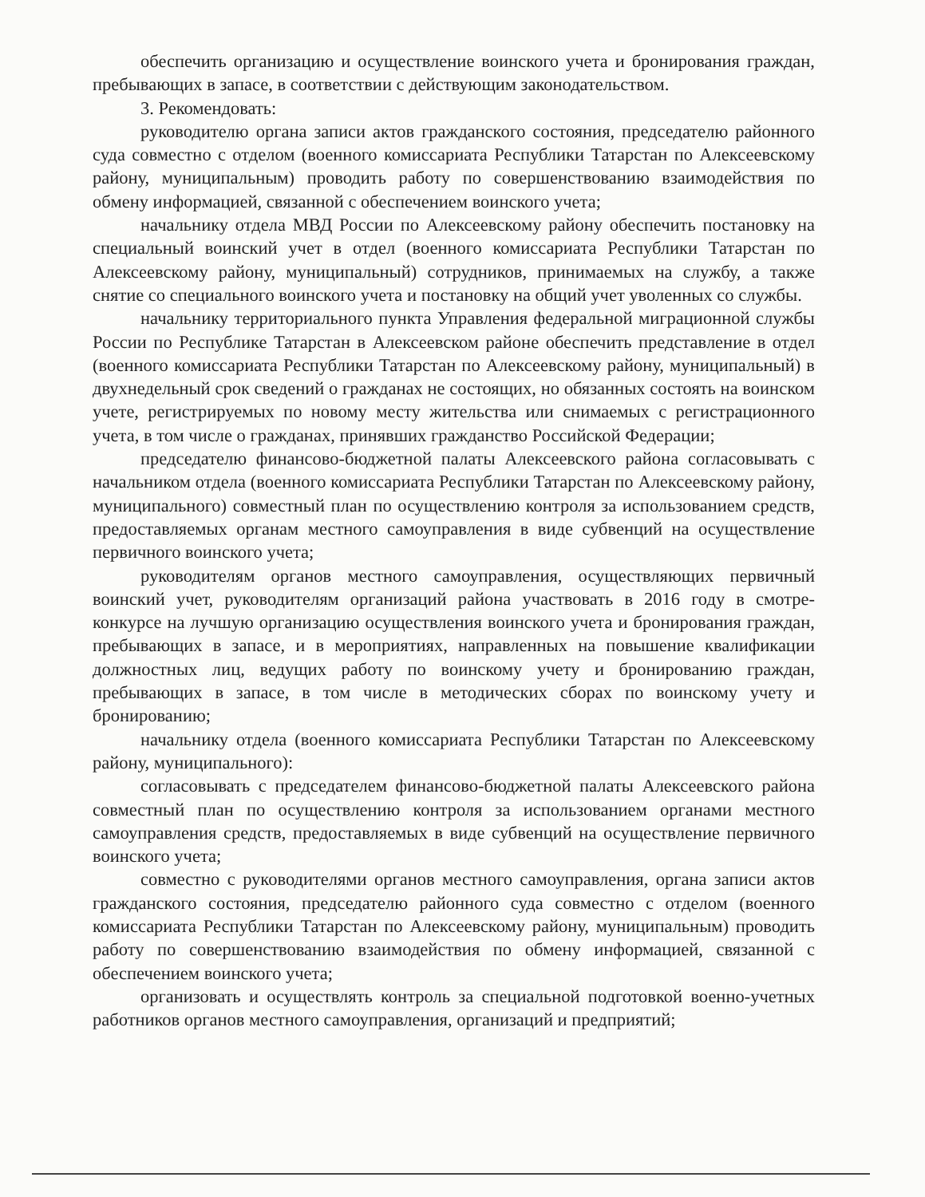обеспечить организацию и осуществление воинского учета и бронирования граждан, пребывающих в запасе, в соответствии с действующим законодательством.
3. Рекомендовать:
руководителю органа записи актов гражданского состояния, председателю районного суда совместно с отделом (военного комиссариата Республики Татарстан по Алексеевскому району, муниципальным) проводить работу по совершенствованию взаимодействия по обмену информацией, связанной с обеспечением воинского учета;
начальнику отдела МВД России по Алексеевскому району обеспечить постановку на специальный воинский учет в отдел (военного комиссариата Республики Татарстан по Алексеевскому району, муниципальный) сотрудников, принимаемых на службу, а также снятие со специального воинского учета и постановку на общий учет уволенных со службы.
начальнику территориального пункта Управления федеральной миграционной службы России по Республике Татарстан в Алексеевском районе обеспечить представление в отдел (военного комиссариата Республики Татарстан по Алексеевскому району, муниципальный) в двухнедельный срок сведений о гражданах не состоящих, но обязанных состоять на воинском учете, регистрируемых по новому месту жительства или снимаемых с регистрационного учета, в том числе о гражданах, принявших гражданство Российской Федерации;
председателю финансово-бюджетной палаты Алексеевского района согласовывать с начальником отдела (военного комиссариата Республики Татарстан по Алексеевскому району, муниципального) совместный план по осуществлению контроля за использованием средств, предоставляемых органам местного самоуправления в виде субвенций на осуществление первичного воинского учета;
руководителям органов местного самоуправления, осуществляющих первичный воинский учет, руководителям организаций района участвовать в 2016 году в смотре-конкурсе на лучшую организацию осуществления воинского учета и бронирования граждан, пребывающих в запасе, и в мероприятиях, направленных на повышение квалификации должностных лиц, ведущих работу по воинскому учету и бронированию граждан, пребывающих в запасе, в том числе в методических сборах по воинскому учету и бронированию;
начальнику отдела (военного комиссариата Республики Татарстан по Алексеевскому району, муниципального):
согласовывать с председателем финансово-бюджетной палаты Алексеевского района совместный план по осуществлению контроля за использованием органами местного самоуправления средств, предоставляемых в виде субвенций на осуществление первичного воинского учета;
совместно с руководителями органов местного самоуправления, органа записи актов гражданского состояния, председателю районного суда совместно с отделом (военного комиссариата Республики Татарстан по Алексеевскому району, муниципальным) проводить работу по совершенствованию взаимодействия по обмену информацией, связанной с обеспечением воинского учета;
организовать и осуществлять контроль за специальной подготовкой военно-учетных работников органов местного самоуправления, организаций и предприятий;